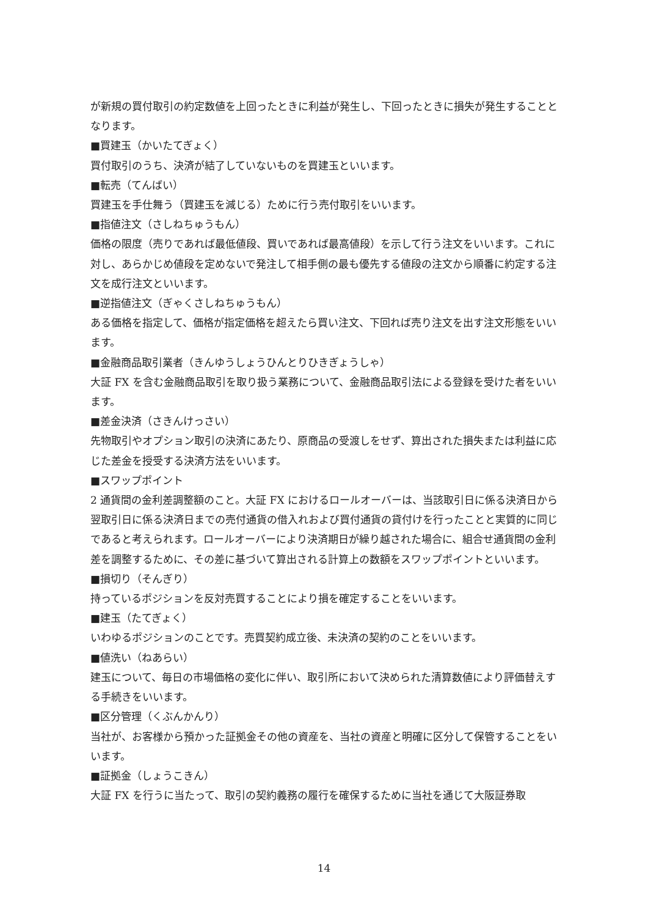が新規の買付取引の約定数値を上回ったときに利益が発生し、下回ったときに損失が発生することとなります。
■買建玉（かいたてぎょく）
買付取引のうち、決済が結了していないものを買建玉といいます。
■転売（てんばい）
買建玉を手仕舞う（買建玉を減じる）ために行う売付取引をいいます。
■指値注文（さしねちゅうもん）
価格の限度（売りであれば最低値段、買いであれば最高値段）を示して行う注文をいいます。これに対し、あらかじめ値段を定めないで発注して相手側の最も優先する値段の注文から順番に約定する注文を成行注文といいます。
■逆指値注文（ぎゃくさしねちゅうもん）
ある価格を指定して、価格が指定価格を超えたら買い注文、下回れば売り注文を出す注文形態をいいます。
■金融商品取引業者（きんゆうしょうひんとりひきぎょうしゃ）
大証 FX を含む金融商品取引を取り扱う業務について、金融商品取引法による登録を受けた者をいいます。
■差金決済（さきんけっさい）
先物取引やオプション取引の決済にあたり、原商品の受渡しをせず、算出された損失または利益に応じた差金を授受する決済方法をいいます。
■スワップポイント
2 通貨間の金利差調整額のこと。大証 FX におけるロールオーバーは、当該取引日に係る決済日から翌取引日に係る決済日までの売付通貨の借入れおよび買付通貨の貸付けを行ったことと実質的に同じであると考えられます。ロールオーバーにより決済期日が繰り越された場合に、組合せ通貨間の金利差を調整するために、その差に基づいて算出される計算上の数額をスワップポイントといいます。
■損切り（そんぎり）
持っているポジションを反対売買することにより損を確定することをいいます。
■建玉（たてぎょく）
いわゆるポジションのことです。売買契約成立後、未決済の契約のことをいいます。
■値洗い（ねあらい）
建玉について、毎日の市場価格の変化に伴い、取引所において決められた清算数値により評価替えする手続きをいいます。
■区分管理（くぶんかんり）
当社が、お客様から預かった証拠金その他の資産を、当社の資産と明確に区分して保管することをいいます。
■証拠金（しょうこきん）
大証 FX を行うに当たって、取引の契約義務の履行を確保するために当社を通じて大阪証券取
14